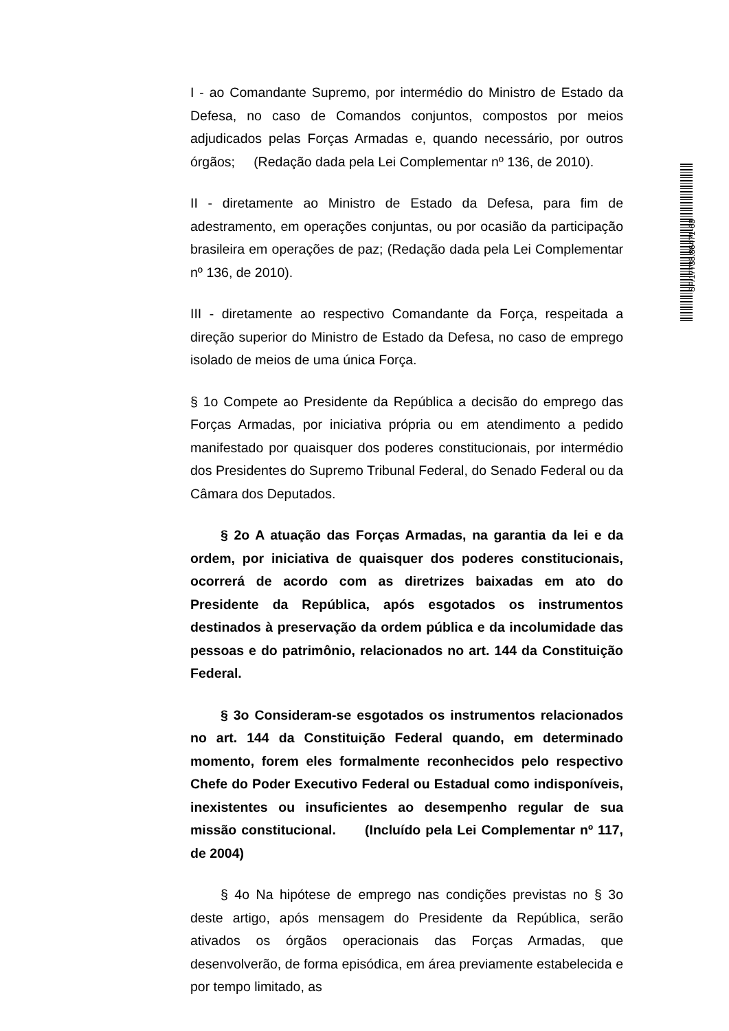SF/17738.86471-68
I - ao Comandante Supremo, por intermédio do Ministro de Estado da Defesa, no caso de Comandos conjuntos, compostos por meios adjudicados pelas Forças Armadas e, quando necessário, por outros órgãos; (Redação dada pela Lei Complementar nº 136, de 2010).
II - diretamente ao Ministro de Estado da Defesa, para fim de adestramento, em operações conjuntas, ou por ocasião da participação brasileira em operações de paz; (Redação dada pela Lei Complementar nº 136, de 2010).
III - diretamente ao respectivo Comandante da Força, respeitada a direção superior do Ministro de Estado da Defesa, no caso de emprego isolado de meios de uma única Força.
§ 1o Compete ao Presidente da República a decisão do emprego das Forças Armadas, por iniciativa própria ou em atendimento a pedido manifestado por quaisquer dos poderes constitucionais, por intermédio dos Presidentes do Supremo Tribunal Federal, do Senado Federal ou da Câmara dos Deputados.
§ 2o A atuação das Forças Armadas, na garantia da lei e da ordem, por iniciativa de quaisquer dos poderes constitucionais, ocorrerá de acordo com as diretrizes baixadas em ato do Presidente da República, após esgotados os instrumentos destinados à preservação da ordem pública e da incolumidade das pessoas e do patrimônio, relacionados no art. 144 da Constituição Federal.
§ 3o Consideram-se esgotados os instrumentos relacionados no art. 144 da Constituição Federal quando, em determinado momento, forem eles formalmente reconhecidos pelo respectivo Chefe do Poder Executivo Federal ou Estadual como indisponíveis, inexistentes ou insuficientes ao desempenho regular de sua missão constitucional. (Incluído pela Lei Complementar nº 117, de 2004)
§ 4o Na hipótese de emprego nas condições previstas no § 3o deste artigo, após mensagem do Presidente da República, serão ativados os órgãos operacionais das Forças Armadas, que desenvolverão, de forma episódica, em área previamente estabelecida e por tempo limitado, as